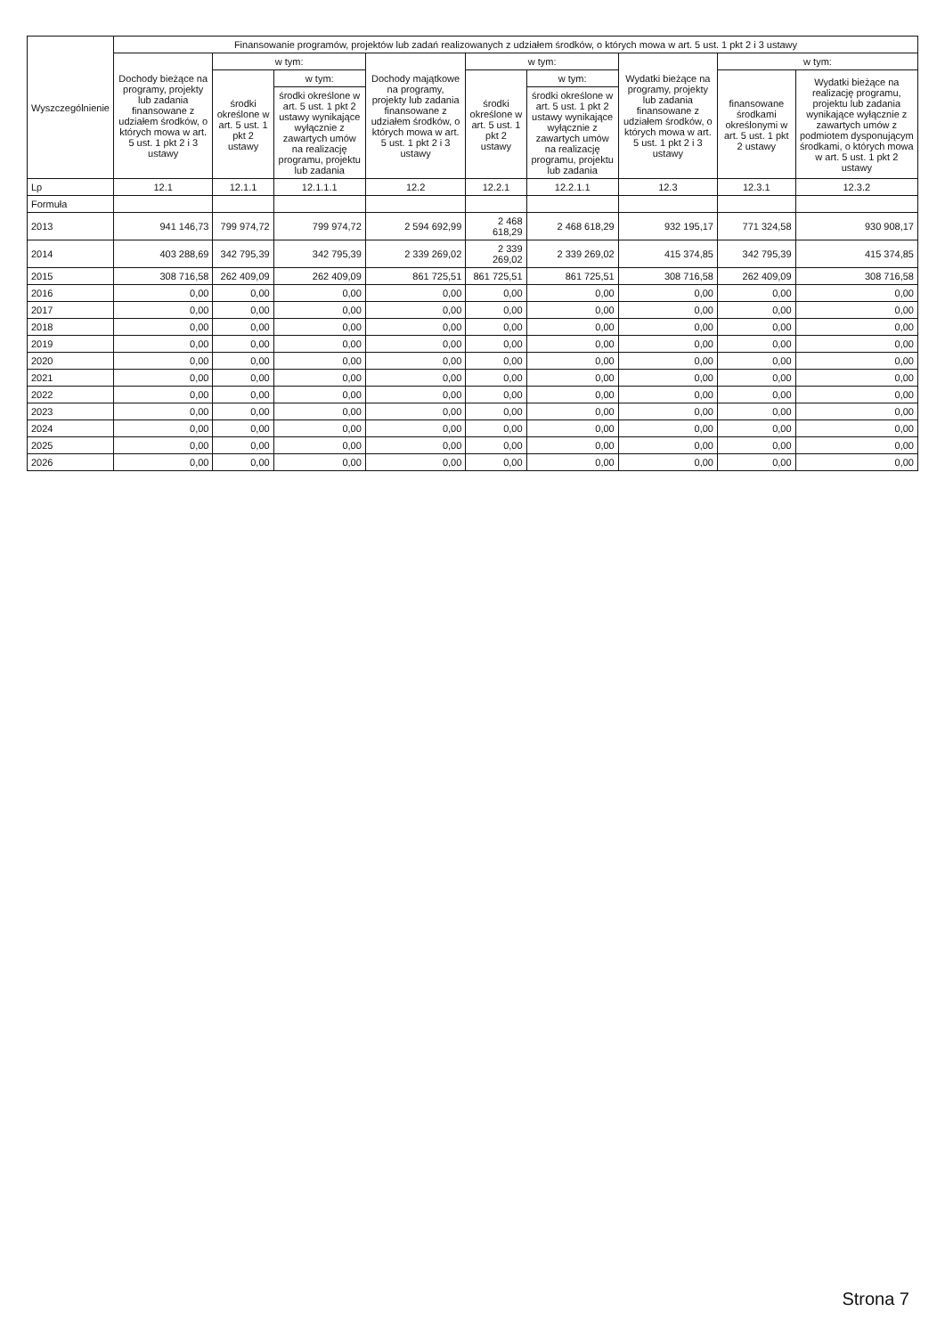| Wyszczególnienie | Finansowanie programów, projektów lub zadań realizowanych z udziałem środków, o których mowa w art. 5 ust. 1 pkt 2 i 3 ustawy | | | | | | | | |
| --- | --- | --- | --- | --- | --- | --- | --- | --- | --- |
| | Dochody bieżące na programy, projekty lub zadania finansowane z udziałem środków, o których mowa w art. 5 ust. 1 pkt 2 i 3 ustawy | w tym: | | Dochody majątkowe na programy, projekty lub zadania finansowane z udziałem środków, o których mowa w art. 5 ust. 1 pkt 2 i 3 ustawy | w tym: | | Wydatki bieżące na programy, projekty lub zadania finansowane z udziałem środków, o których mowa w art. 5 ust. 1 pkt 2 i 3 ustawy | w tym: | |
| | | środki określone w art. 5 ust. 1 pkt 2 ustawy | w tym: | | środki określone w art. 5 ust. 1 pkt 2 ustawy | w tym: | | finansowane środkami określonymi w art. 5 ust. 1 pkt 2 ustawy | Wydatki bieżące na realizację programu, projektu lub zadania wynikające wyłącznie z zawartych umów z podmiotem dysponującym środkami, o których mowa w art. 5 ust. 1 pkt 2 ustawy |
| | | | środki określone w art. 5 ust. 1 pkt 2 ustawy wynikające wyłącznie z zawartych umów na realizację programu, projektu lub zadania | | | środki określone w art. 5 ust. 1 pkt 2 ustawy wynikające wyłącznie z zawartych umów na realizację programu, projektu lub zadania | | | |
| Lp | 12.1 | 12.1.1 | 12.1.1.1 | 12.2 | 12.2.1 | 12.2.1.1 | 12.3 | 12.3.1 | 12.3.2 |
| Formuła | | | | | | | | | |
| 2013 | 941 146,73 | 799 974,72 | 799 974,72 | 2 594 692,99 | 2 468 618,29 | 2 468 618,29 | 932 195,17 | 771 324,58 | 930 908,17 |
| 2014 | 403 288,69 | 342 795,39 | 342 795,39 | 2 339 269,02 | 2 339 269,02 | 2 339 269,02 | 415 374,85 | 342 795,39 | 415 374,85 |
| 2015 | 308 716,58 | 262 409,09 | 262 409,09 | 861 725,51 | 861 725,51 | 861 725,51 | 308 716,58 | 262 409,09 | 308 716,58 |
| 2016 | 0,00 | 0,00 | 0,00 | 0,00 | 0,00 | 0,00 | 0,00 | 0,00 | 0,00 |
| 2017 | 0,00 | 0,00 | 0,00 | 0,00 | 0,00 | 0,00 | 0,00 | 0,00 | 0,00 |
| 2018 | 0,00 | 0,00 | 0,00 | 0,00 | 0,00 | 0,00 | 0,00 | 0,00 | 0,00 |
| 2019 | 0,00 | 0,00 | 0,00 | 0,00 | 0,00 | 0,00 | 0,00 | 0,00 | 0,00 |
| 2020 | 0,00 | 0,00 | 0,00 | 0,00 | 0,00 | 0,00 | 0,00 | 0,00 | 0,00 |
| 2021 | 0,00 | 0,00 | 0,00 | 0,00 | 0,00 | 0,00 | 0,00 | 0,00 | 0,00 |
| 2022 | 0,00 | 0,00 | 0,00 | 0,00 | 0,00 | 0,00 | 0,00 | 0,00 | 0,00 |
| 2023 | 0,00 | 0,00 | 0,00 | 0,00 | 0,00 | 0,00 | 0,00 | 0,00 | 0,00 |
| 2024 | 0,00 | 0,00 | 0,00 | 0,00 | 0,00 | 0,00 | 0,00 | 0,00 | 0,00 |
| 2025 | 0,00 | 0,00 | 0,00 | 0,00 | 0,00 | 0,00 | 0,00 | 0,00 | 0,00 |
| 2026 | 0,00 | 0,00 | 0,00 | 0,00 | 0,00 | 0,00 | 0,00 | 0,00 | 0,00 |
Strona 7